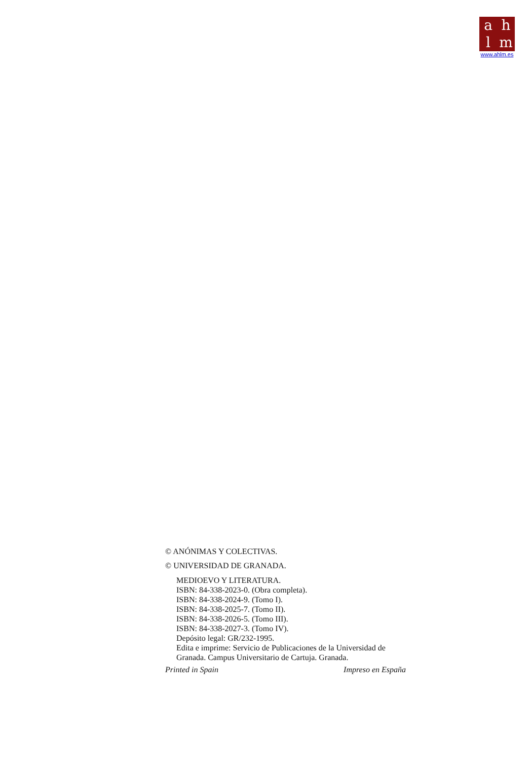ahlm
www.ahlm.es
© ANÓNIMAS Y COLECTIVAS.
© UNIVERSIDAD DE GRANADA.
MEDIOEVO Y LITERATURA.
ISBN: 84-338-2023-0. (Obra completa).
ISBN: 84-338-2024-9. (Tomo I).
ISBN: 84-338-2025-7. (Tomo II).
ISBN: 84-338-2026-5. (Tomo III).
ISBN: 84-338-2027-3. (Tomo IV).
Depósito legal: GR/232-1995.
Edita e imprime: Servicio de Publicaciones de la Universidad de Granada. Campus Universitario de Cartuja. Granada.
Printed in Spain Impreso en España